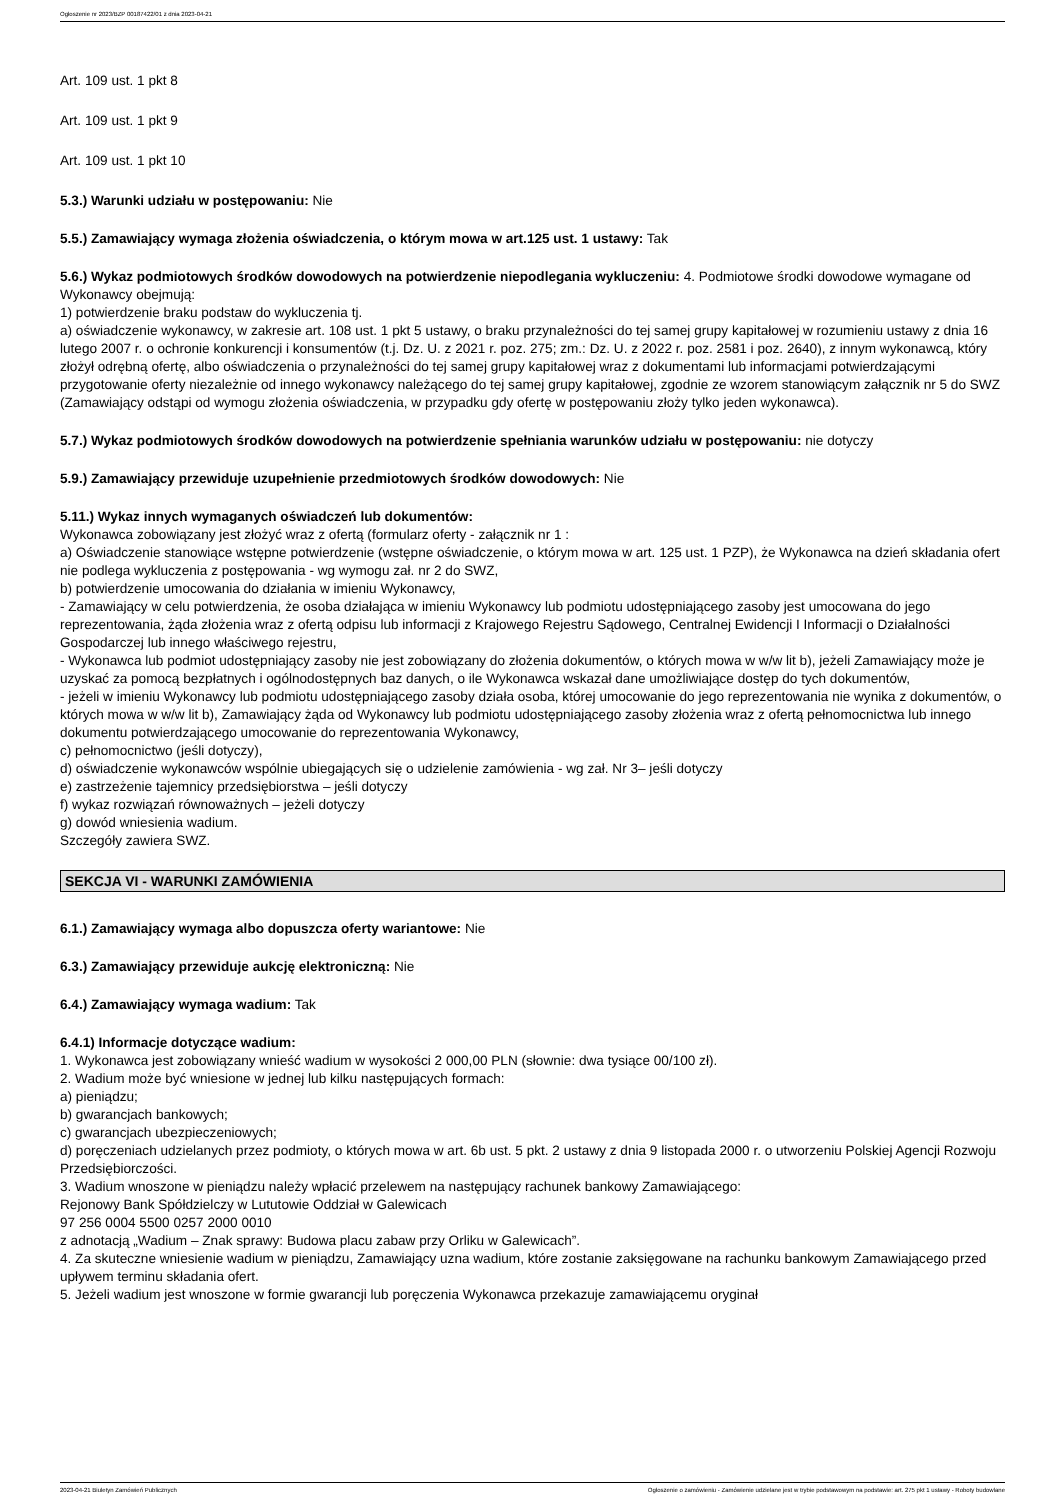Ogłoszenie nr 2023/BZP 00187422/01 z dnia 2023-04-21
Art. 109 ust. 1 pkt 8
Art. 109 ust. 1 pkt 9
Art. 109 ust. 1 pkt 10
5.3.) Warunki udziału w postępowaniu: Nie
5.5.) Zamawiający wymaga złożenia oświadczenia, o którym mowa w art.125 ust. 1 ustawy: Tak
5.6.) Wykaz podmiotowych środków dowodowych na potwierdzenie niepodlegania wykluczeniu: 4. Podmiotowe środki dowodowe wymagane od Wykonawcy obejmują:
1) potwierdzenie braku podstaw do wykluczenia tj.
a) oświadczenie wykonawcy, w zakresie art. 108 ust. 1 pkt 5 ustawy, o braku przynależności do tej samej grupy kapitałowej w rozumieniu ustawy z dnia 16 lutego 2007 r. o ochronie konkurencji i konsumentów (t.j. Dz. U. z 2021 r. poz. 275; zm.: Dz. U. z 2022 r. poz. 2581 i poz. 2640), z innym wykonawcą, który złożył odrębną ofertę, albo oświadczenia o przynależności do tej samej grupy kapitałowej wraz z dokumentami lub informacjami potwierdzającymi przygotowanie oferty niezależnie od innego wykonawcy należącego do tej samej grupy kapitałowej, zgodnie ze wzorem stanowiącym załącznik nr 5 do SWZ (Zamawiający odstąpi od wymogu złożenia oświadczenia, w przypadku gdy ofertę w postępowaniu złoży tylko jeden wykonawca).
5.7.) Wykaz podmiotowych środków dowodowych na potwierdzenie spełniania warunków udziału w postępowaniu: nie dotyczy
5.9.) Zamawiający przewiduje uzupełnienie przedmiotowych środków dowodowych: Nie
5.11.) Wykaz innych wymaganych oświadczeń lub dokumentów:
Wykonawca zobowiązany jest złożyć wraz z ofertą (formularz oferty - załącznik nr 1 :
a) Oświadczenie stanowiące wstępne potwierdzenie (wstępne oświadczenie, o którym mowa w art. 125 ust. 1 PZP), że Wykonawca na dzień składania ofert nie podlega wykluczenia z postępowania - wg wymogu zał. nr 2 do SWZ,
b) potwierdzenie umocowania do działania w imieniu Wykonawcy,
- Zamawiający w celu potwierdzenia, że osoba działająca w imieniu Wykonawcy lub podmiotu udostępniającego zasoby jest umocowana do jego reprezentowania, żąda złożenia wraz z ofertą odpisu lub informacji z Krajowego Rejestru Sądowego, Centralnej Ewidencji I Informacji o Działalności Gospodarczej lub innego właściwego rejestru,
- Wykonawca lub podmiot udostępniający zasoby nie jest zobowiązany do złożenia dokumentów, o których mowa w w/w lit b), jeżeli Zamawiający może je uzyskać za pomocą bezpłatnych i ogólnodostępnych baz danych, o ile Wykonawca wskazał dane umożliwiające dostęp do tych dokumentów,
- jeżeli w imieniu Wykonawcy lub podmiotu udostępniającego zasoby działa osoba, której umocowanie do jego reprezentowania nie wynika z dokumentów, o których mowa w w/w lit b), Zamawiający żąda od Wykonawcy lub podmiotu udostępniającego zasoby złożenia wraz z ofertą pełnomocnictwa lub innego dokumentu potwierdzającego umocowanie do reprezentowania Wykonawcy,
c) pełnomocnictwo (jeśli dotyczy),
d) oświadczenie wykonawców wspólnie ubiegających się o udzielenie zamówienia - wg zał. Nr 3– jeśli dotyczy
e) zastrzeżenie tajemnicy przedsiębiorstwa – jeśli dotyczy
f) wykaz rozwiązań równoważnych – jeżeli dotyczy
g) dowód wniesienia wadium.
Szczegóły zawiera SWZ.
SEKCJA VI - WARUNKI ZAMÓWIENIA
6.1.) Zamawiający wymaga albo dopuszcza oferty wariantowe: Nie
6.3.) Zamawiający przewiduje aukcję elektroniczną: Nie
6.4.) Zamawiający wymaga wadium: Tak
6.4.1) Informacje dotyczące wadium:
1. Wykonawca jest zobowiązany wnieść wadium w wysokości 2 000,00 PLN (słownie: dwa tysiące 00/100 zł).
2. Wadium może być wniesione w jednej lub kilku następujących formach:
a) pieniądzu;
b) gwarancjach bankowych;
c) gwarancjach ubezpieczeniowych;
d) poręczeniach udzielanych przez podmioty, o których mowa w art. 6b ust. 5 pkt. 2 ustawy z dnia 9 listopada 2000 r. o utworzeniu Polskiej Agencji Rozwoju Przedsiębiorczości.
3. Wadium wnoszone w pieniądzu należy wpłacić przelewem na następujący rachunek bankowy Zamawiającego:
Rejonowy Bank Spółdzielczy w Lututowie Oddział w Galewicach
97 256 0004 5500 0257 2000 0010
z adnotacją „Wadium – Znak sprawy: Budowa placu zabaw przy Orliku w Galewicach”.
4. Za skuteczne wniesienie wadium w pieniądzu, Zamawiający uzna wadium, które zostanie zaksięgowane na rachunku bankowym Zamawiającego przed upływem terminu składania ofert.
5. Jeżeli wadium jest wnoszone w formie gwarancji lub poręczenia Wykonawca przekazuje zamawiającemu oryginał
2023-04-21 Biuletyn Zamówień Publicznych Ogłoszenie o zamówieniu - Zamówienie udzielane jest w trybie podstawowym na podstawie: art. 275 pkt 1 ustawy - Roboty budowlane